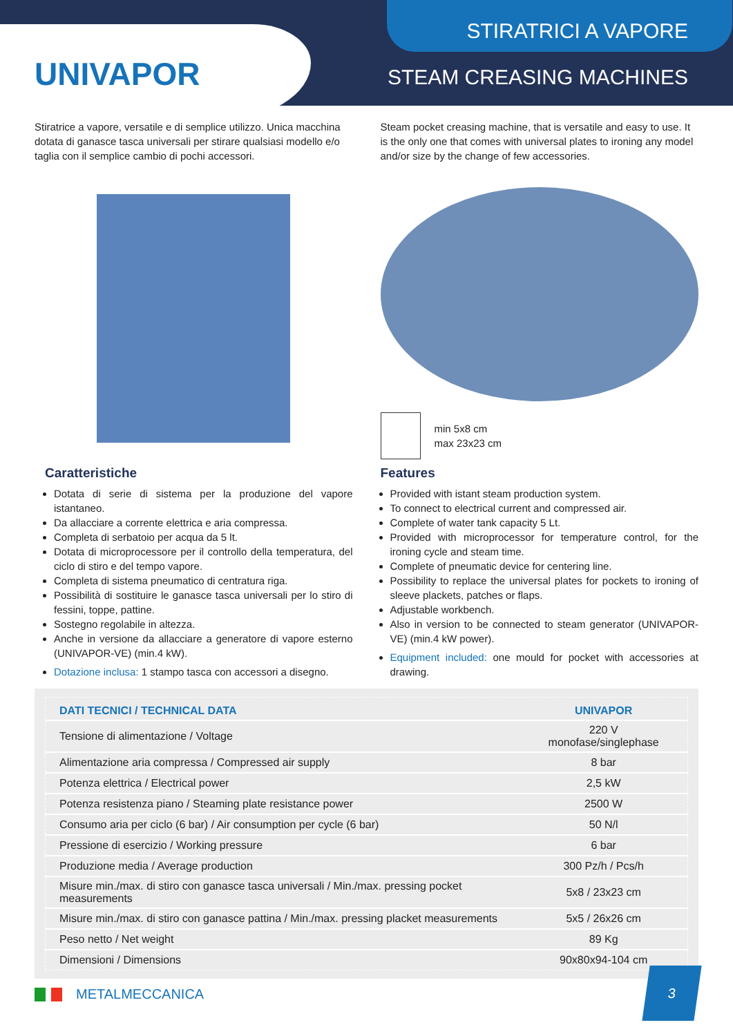UNIVAPOR
STIRATRICI A VAPORE
STEAM CREASING MACHINES
Stiratrice a vapore, versatile e di semplice utilizzo. Unica macchina dotata di ganasce tasca universali per stirare qualsiasi modello e/o taglia con il semplice cambio di pochi accessori.
Caratteristiche
Dotata di serie di sistema per la produzione del vapore istantaneo.
Da allacciare a corrente elettrica e aria compressa.
Completa di serbatoio per acqua da 5 lt.
Dotata di microprocessore per il controllo della temperatura, del ciclo di stiro e del tempo vapore.
Completa di sistema pneumatico di centratura riga.
Possibilità di sostituire le ganasce tasca universali per lo stiro di fessini, toppe, pattine.
Sostegno regolabile in altezza.
Anche in versione da allacciare a generatore di vapore esterno (UNIVAPOR-VE) (min.4 kW).
Dotazione inclusa: 1 stampo tasca con accessori a disegno.
Steam pocket creasing machine, that is versatile and easy to use. It is the only one that comes with universal plates to ironing any model and/or size by the change of few accessories.
min 5x8 cm
max 23x23 cm
Features
Provided with istant steam production system.
To connect to electrical current and compressed air.
Complete of water tank capacity 5 Lt.
Provided with microprocessor for temperature control, for the ironing cycle and steam time.
Complete of pneumatic device for centering line.
Possibility to replace the universal plates for pockets to ironing of sleeve plackets, patches or flaps.
Adjustable workbench.
Also in version to be connected to steam generator (UNIVAPOR-VE) (min.4 kW power).
Equipment included: one mould for pocket with accessories at drawing.
| DATI TECNICI / TECHNICAL DATA | UNIVAPOR |
| --- | --- |
| Tensione di alimentazione / Voltage | 220 V monofase/singlephase |
| Alimentazione aria compressa / Compressed air supply | 8 bar |
| Potenza elettrica / Electrical power | 2,5 kW |
| Potenza resistenza piano / Steaming plate resistance power | 2500 W |
| Consumo aria per ciclo (6 bar) / Air consumption per cycle (6 bar) | 50 N/l |
| Pressione di esercizio / Working pressure | 6 bar |
| Produzione media / Average production | 300 Pz/h / Pcs/h |
| Misure min./max. di stiro con ganasce tasca universali / Min./max. pressing pocket measurements | 5x8 / 23x23 cm |
| Misure min./max. di stiro con ganasce pattina / Min./max. pressing placket measurements | 5x5 / 26x26 cm |
| Peso netto / Net weight | 89 Kg |
| Dimensioni / Dimensions | 90x80x94-104 cm |
METALMECCANICA
3